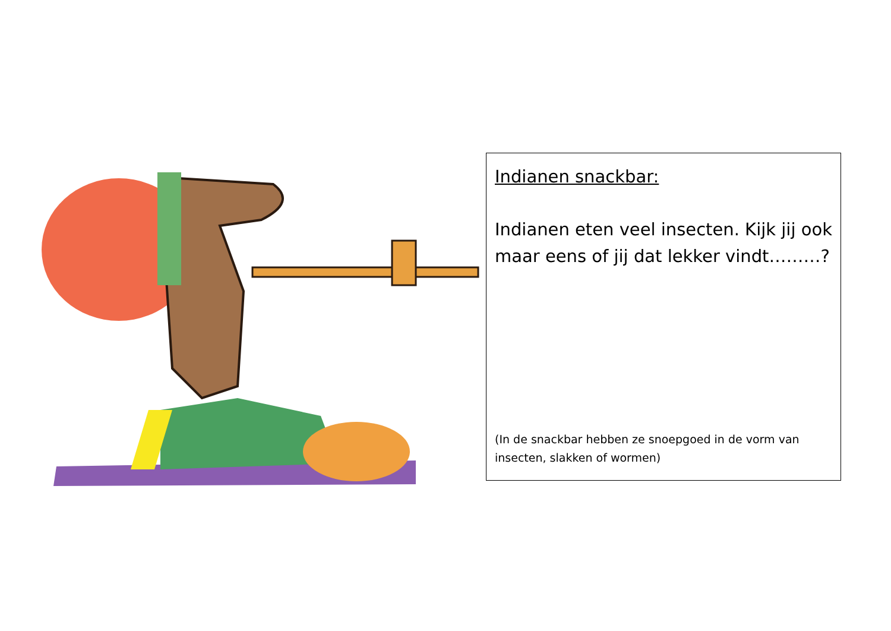Indianen snackbar:
Indianen eten veel insecten. Kijk jij ook maar eens of jij dat lekker vindt………?
(In de snackbar hebben ze snoepgoed in de vorm van insecten, slakken of wormen)